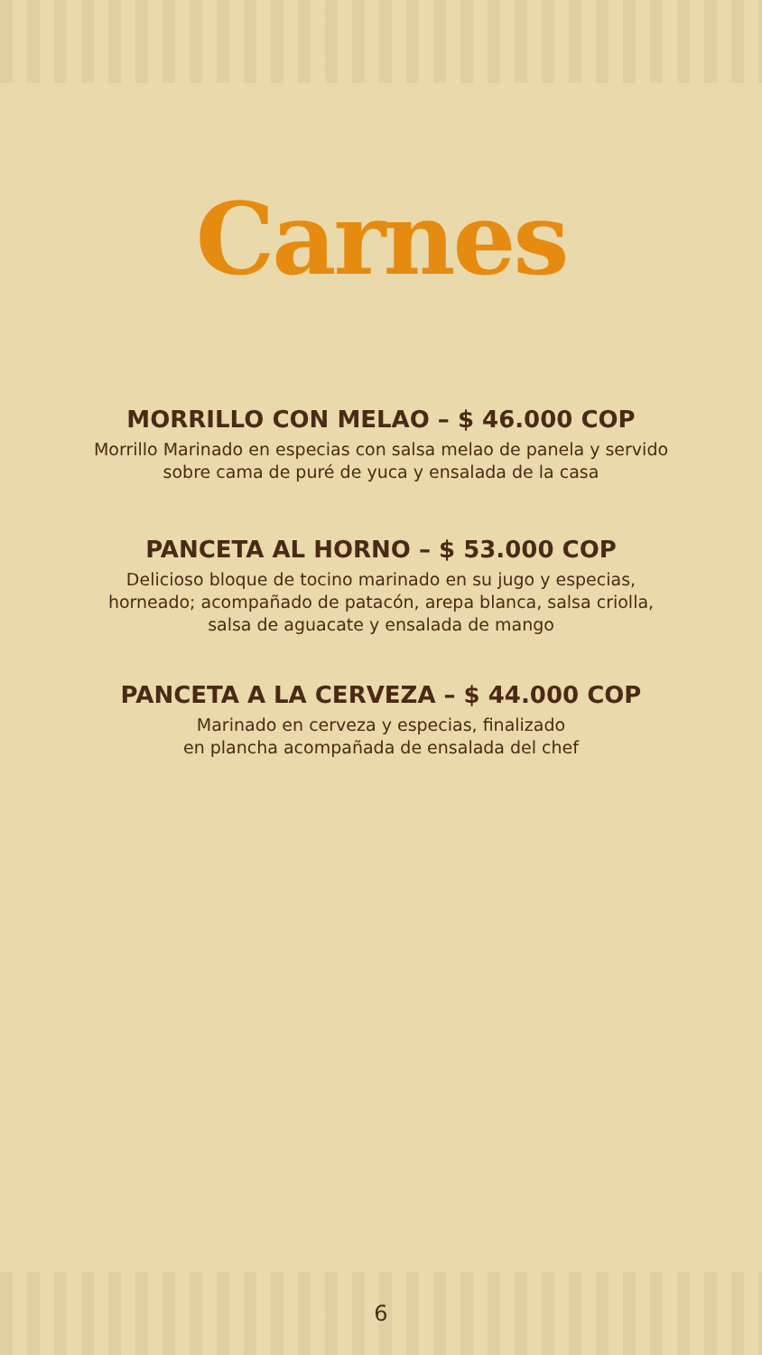Carnes
MORRILLO CON MELAO – $ 46.000 COP
Morrillo Marinado en especias con salsa melao de panela y servido
sobre cama de puré de yuca y ensalada de la casa
PANCETA AL HORNO – $ 53.000 COP
Delicioso bloque de tocino marinado en su jugo y especias,
horneado; acompañado de patacón, arepa blanca, salsa criolla,
salsa de aguacate y ensalada de mango
PANCETA A LA CERVEZA – $ 44.000 COP
Marinado en cerveza y especias, finalizado
en plancha acompañada de ensalada del chef
6